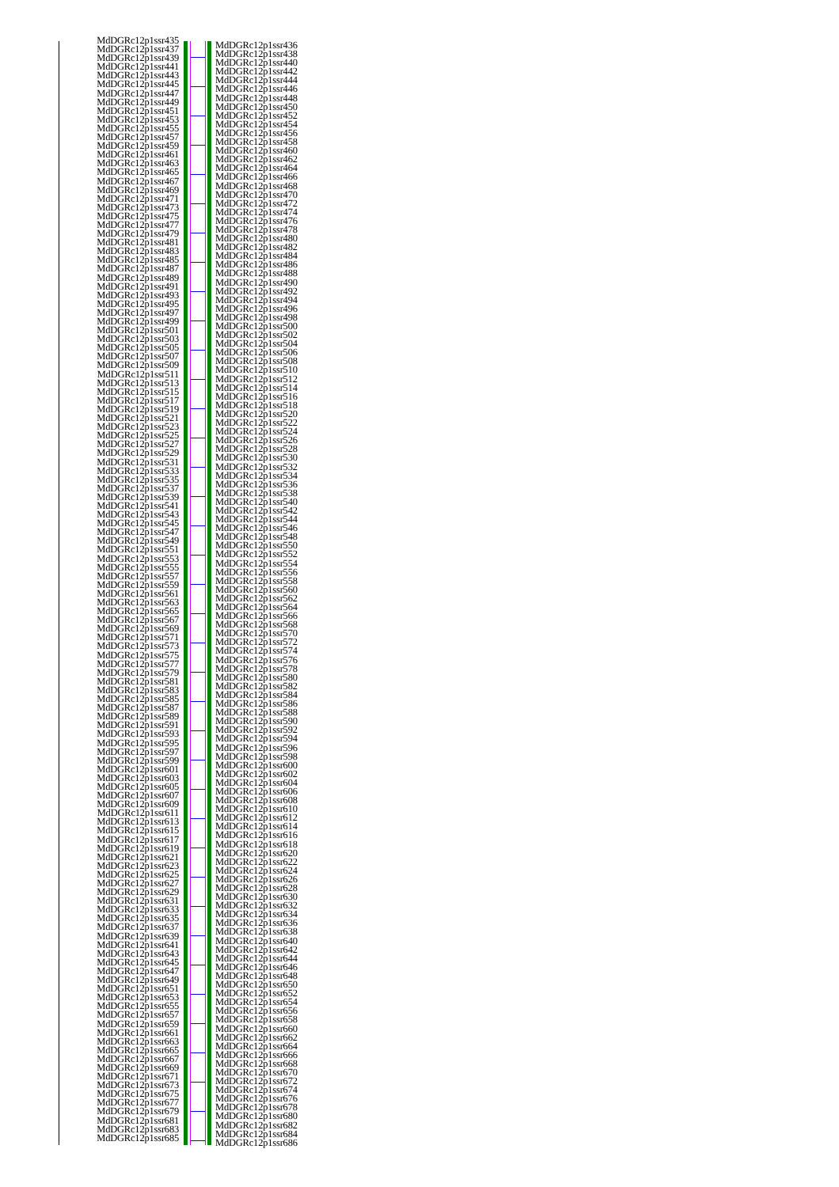MdDGRc12p1ssr435 MdDGRc12p1ssr437 MdDGRc12p1ssr439 MdDGRc12p1ssr441 MdDGRc12p1ssr443 MdDGRc12p1ssr445 MdDGRc12p1ssr447 MdDGRc12p1ssr449 MdDGRc12p1ssr451 MdDGRc12p1ssr453 MdDGRc12p1ssr455 MdDGRc12p1ssr457 MdDGRc12p1ssr459 MdDGRc12p1ssr461 MdDGRc12p1ssr463 MdDGRc12p1ssr465 MdDGRc12p1ssr467 MdDGRc12p1ssr469 MdDGRc12p1ssr471 MdDGRc12p1ssr473 MdDGRc12p1ssr475 MdDGRc12p1ssr477 MdDGRc12p1ssr479 MdDGRc12p1ssr481 MdDGRc12p1ssr483 MdDGRc12p1ssr485 MdDGRc12p1ssr487 MdDGRc12p1ssr489 MdDGRc12p1ssr491 MdDGRc12p1ssr493 MdDGRc12p1ssr495 MdDGRc12p1ssr497 MdDGRc12p1ssr499 MdDGRc12p1ssr501 MdDGRc12p1ssr503 MdDGRc12p1ssr505 MdDGRc12p1ssr507 MdDGRc12p1ssr509 MdDGRc12p1ssr511 MdDGRc12p1ssr513 MdDGRc12p1ssr515 MdDGRc12p1ssr517 MdDGRc12p1ssr519 MdDGRc12p1ssr521 MdDGRc12p1ssr523 MdDGRc12p1ssr525 MdDGRc12p1ssr527 MdDGRc12p1ssr529 MdDGRc12p1ssr531 MdDGRc12p1ssr533 MdDGRc12p1ssr535 MdDGRc12p1ssr537 MdDGRc12p1ssr539 MdDGRc12p1ssr541 MdDGRc12p1ssr543 MdDGRc12p1ssr545 MdDGRc12p1ssr547 MdDGRc12p1ssr549 MdDGRc12p1ssr551 MdDGRc12p1ssr553 MdDGRc12p1ssr555 MdDGRc12p1ssr557 MdDGRc12p1ssr559 MdDGRc12p1ssr561 MdDGRc12p1ssr563 MdDGRc12p1ssr565 MdDGRc12p1ssr567 MdDGRc12p1ssr569 MdDGRc12p1ssr571 MdDGRc12p1ssr573 MdDGRc12p1ssr575 MdDGRc12p1ssr577 MdDGRc12p1ssr579 MdDGRc12p1ssr581 MdDGRc12p1ssr583 MdDGRc12p1ssr585 MdDGRc12p1ssr587 MdDGRc12p1ssr589 MdDGRc12p1ssr591 MdDGRc12p1ssr593 MdDGRc12p1ssr595 MdDGRc12p1ssr597 MdDGRc12p1ssr599 MdDGRc12p1ssr601 MdDGRc12p1ssr603 MdDGRc12p1ssr605 MdDGRc12p1ssr607 MdDGRc12p1ssr609 MdDGRc12p1ssr611 MdDGRc12p1ssr613 MdDGRc12p1ssr615 MdDGRc12p1ssr617 MdDGRc12p1ssr619 MdDGRc12p1ssr621 MdDGRc12p1ssr623 MdDGRc12p1ssr625 MdDGRc12p1ssr627 MdDGRc12p1ssr629 MdDGRc12p1ssr631 MdDGRc12p1ssr633 MdDGRc12p1ssr635 MdDGRc12p1ssr637 MdDGRc12p1ssr639 MdDGRc12p1ssr641 MdDGRc12p1ssr643 MdDGRc12p1ssr645 MdDGRc12p1ssr647 MdDGRc12p1ssr649 MdDGRc12p1ssr651 MdDGRc12p1ssr653 MdDGRc12p1ssr655 MdDGRc12p1ssr657 MdDGRc12p1ssr659 MdDGRc12p1ssr661 MdDGRc12p1ssr663 MdDGRc12p1ssr665 MdDGRc12p1ssr667 MdDGRc12p1ssr669 MdDGRc12p1ssr671 MdDGRc12p1ssr673 MdDGRc12p1ssr675 MdDGRc12p1ssr677 MdDGRc12p1ssr679 MdDGRc12p1ssr681 MdDGRc12p1ssr683 MdDGRc12p1ssr685
MdDGRc12p1ssr436 MdDGRc12p1ssr438 MdDGRc12p1ssr440 MdDGRc12p1ssr442 MdDGRc12p1ssr444 MdDGRc12p1ssr446 MdDGRc12p1ssr448 MdDGRc12p1ssr450 MdDGRc12p1ssr452 MdDGRc12p1ssr454 MdDGRc12p1ssr456 MdDGRc12p1ssr458 MdDGRc12p1ssr460 MdDGRc12p1ssr462 MdDGRc12p1ssr464 MdDGRc12p1ssr466 MdDGRc12p1ssr468 MdDGRc12p1ssr470 MdDGRc12p1ssr472 MdDGRc12p1ssr474 MdDGRc12p1ssr476 MdDGRc12p1ssr478 MdDGRc12p1ssr480 MdDGRc12p1ssr482 MdDGRc12p1ssr484 MdDGRc12p1ssr486 MdDGRc12p1ssr488 MdDGRc12p1ssr490 MdDGRc12p1ssr492 MdDGRc12p1ssr494 MdDGRc12p1ssr496 MdDGRc12p1ssr498 MdDGRc12p1ssr500 MdDGRc12p1ssr502 MdDGRc12p1ssr504 MdDGRc12p1ssr506 MdDGRc12p1ssr508 MdDGRc12p1ssr510 MdDGRc12p1ssr512 MdDGRc12p1ssr514 MdDGRc12p1ssr516 MdDGRc12p1ssr518 MdDGRc12p1ssr520 MdDGRc12p1ssr522 MdDGRc12p1ssr524 MdDGRc12p1ssr526 MdDGRc12p1ssr528 MdDGRc12p1ssr530 MdDGRc12p1ssr532 MdDGRc12p1ssr534 MdDGRc12p1ssr536 MdDGRc12p1ssr538 MdDGRc12p1ssr540 MdDGRc12p1ssr542 MdDGRc12p1ssr544 MdDGRc12p1ssr546 MdDGRc12p1ssr548 MdDGRc12p1ssr550 MdDGRc12p1ssr552 MdDGRc12p1ssr554 MdDGRc12p1ssr556 MdDGRc12p1ssr558 MdDGRc12p1ssr560 MdDGRc12p1ssr562 MdDGRc12p1ssr564 MdDGRc12p1ssr566 MdDGRc12p1ssr568 MdDGRc12p1ssr570 MdDGRc12p1ssr572 MdDGRc12p1ssr574 MdDGRc12p1ssr576 MdDGRc12p1ssr578 MdDGRc12p1ssr580 MdDGRc12p1ssr582 MdDGRc12p1ssr584 MdDGRc12p1ssr586 MdDGRc12p1ssr588 MdDGRc12p1ssr590 MdDGRc12p1ssr592 MdDGRc12p1ssr594 MdDGRc12p1ssr596 MdDGRc12p1ssr598 MdDGRc12p1ssr600 MdDGRc12p1ssr602 MdDGRc12p1ssr604 MdDGRc12p1ssr606 MdDGRc12p1ssr608 MdDGRc12p1ssr610 MdDGRc12p1ssr612 MdDGRc12p1ssr614 MdDGRc12p1ssr616 MdDGRc12p1ssr618 MdDGRc12p1ssr620 MdDGRc12p1ssr622 MdDGRc12p1ssr624 MdDGRc12p1ssr626 MdDGRc12p1ssr628 MdDGRc12p1ssr630 MdDGRc12p1ssr632 MdDGRc12p1ssr634 MdDGRc12p1ssr636 MdDGRc12p1ssr638 MdDGRc12p1ssr640 MdDGRc12p1ssr642 MdDGRc12p1ssr644 MdDGRc12p1ssr646 MdDGRc12p1ssr648 MdDGRc12p1ssr650 MdDGRc12p1ssr652 MdDGRc12p1ssr654 MdDGRc12p1ssr656 MdDGRc12p1ssr658 MdDGRc12p1ssr660 MdDGRc12p1ssr662 MdDGRc12p1ssr664 MdDGRc12p1ssr666 MdDGRc12p1ssr668 MdDGRc12p1ssr670 MdDGRc12p1ssr672 MdDGRc12p1ssr674 MdDGRc12p1ssr676 MdDGRc12p1ssr678 MdDGRc12p1ssr680 MdDGRc12p1ssr682 MdDGRc12p1ssr684 MdDGRc12p1ssr686